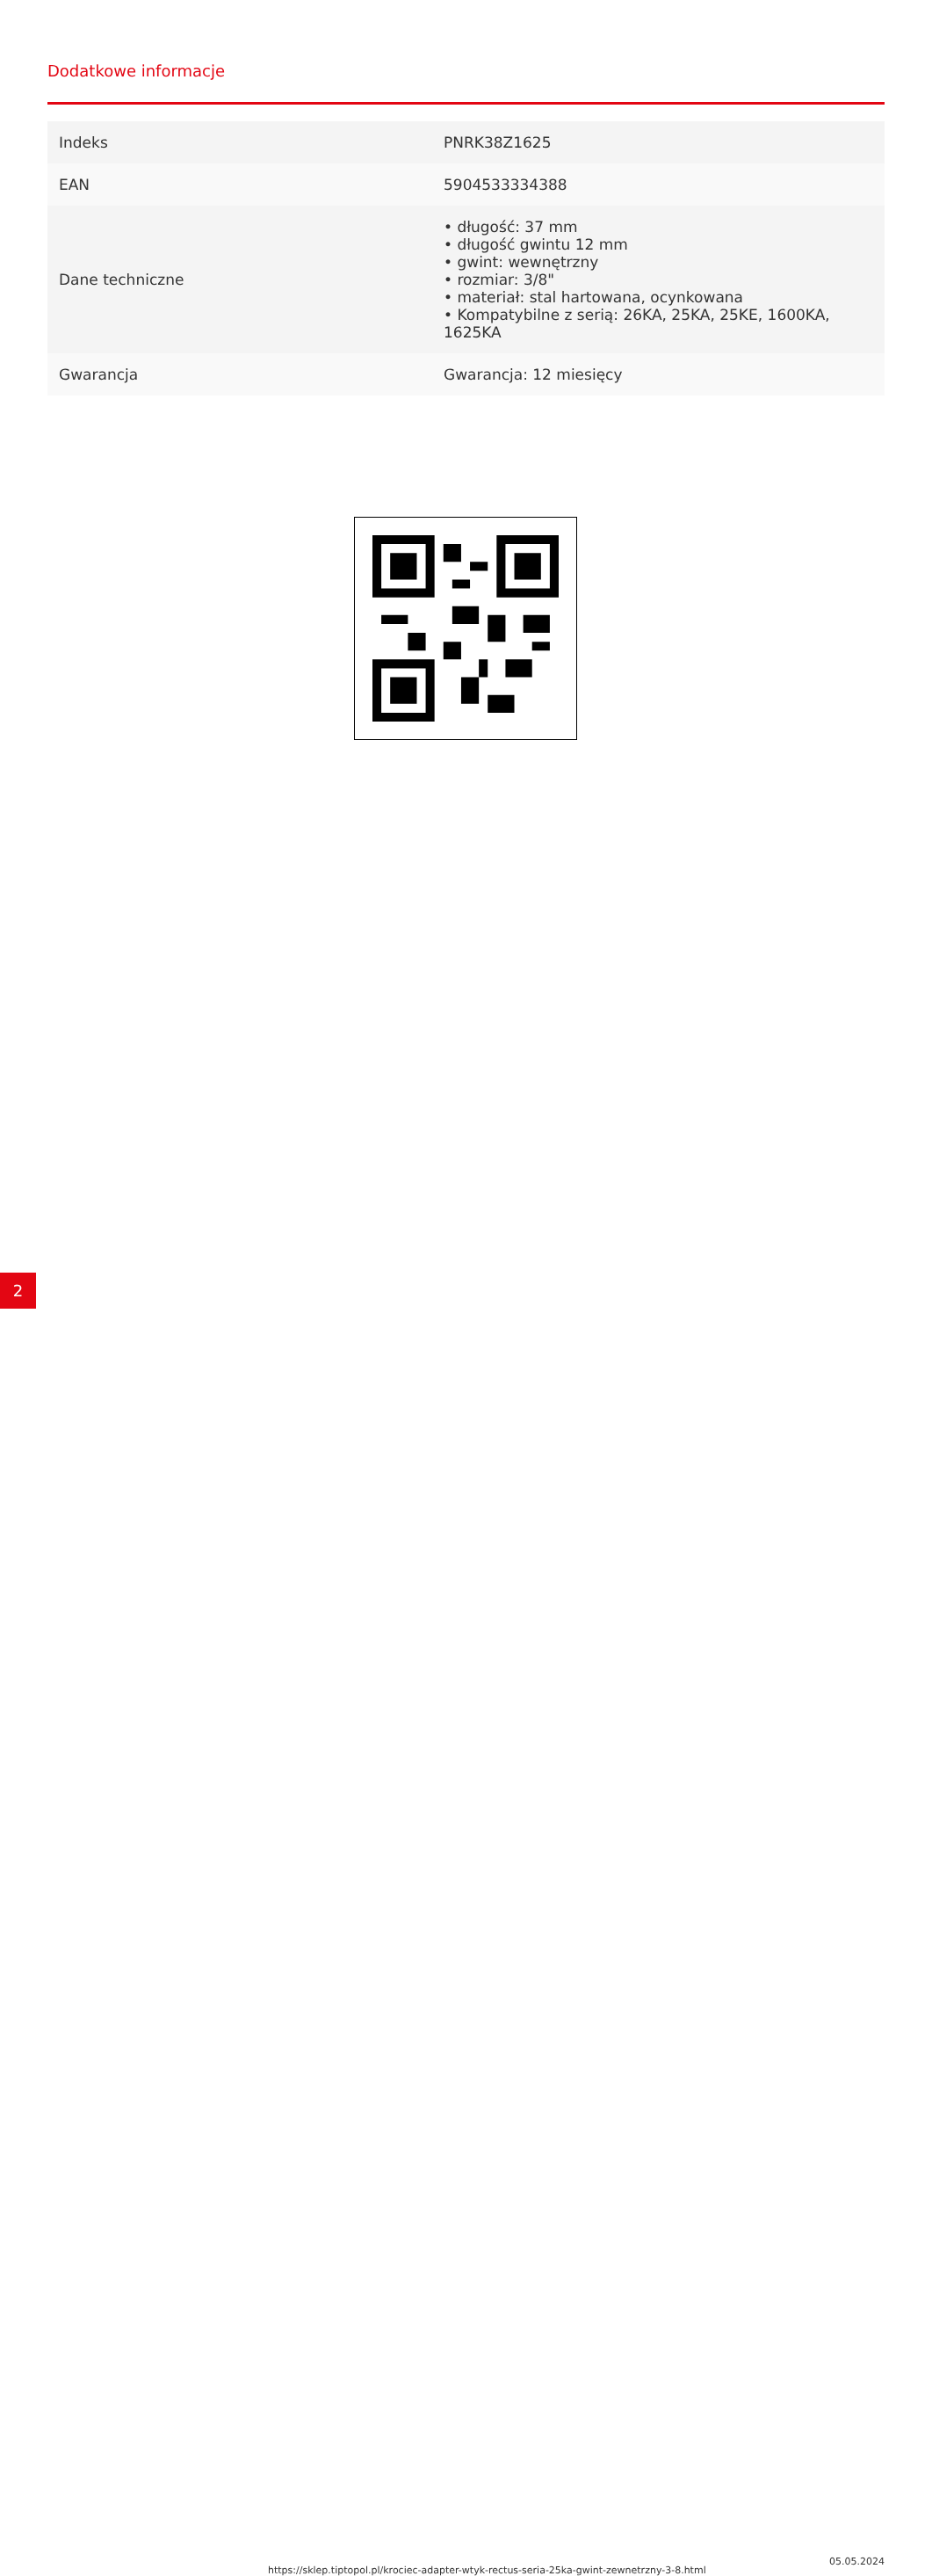Dodatkowe informacje
| Indeks | PNRK38Z1625 |
| EAN | 5904533334388 |
| Dane techniczne | • długość: 37 mm • długość gwintu 12 mm • gwint: wewnętrzny • rozmiar: 3/8" • materiał: stal hartowana, ocynkowana • Kompatybilne z serią: 26KA, 25KA, 25KE, 1600KA, 1625KA |
| Gwarancja | Gwarancja: 12 miesięcy |
2 https://sklep.tiptopol.pl/krociec-adapter-wtyk-rectus-seria-25ka-gwint-zewnetrzny-3-8.html
05.05.2024